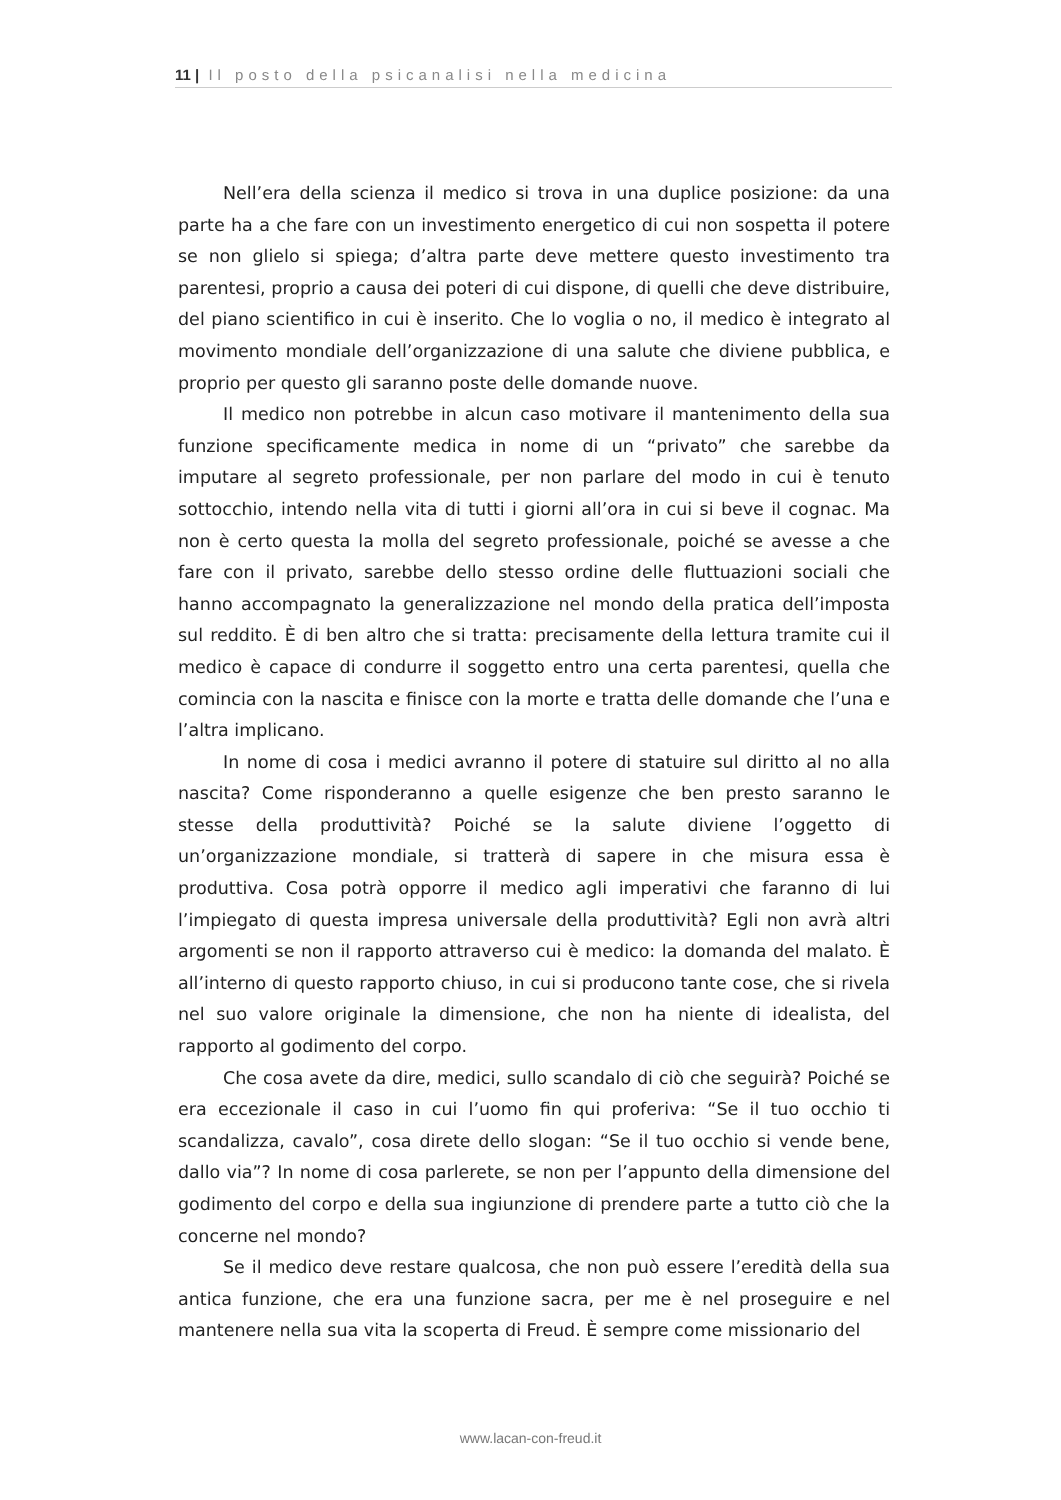11 | Il posto della psicanalisi nella medicina
Nell’era della scienza il medico si trova in una duplice posizione: da una parte ha a che fare con un investimento energetico di cui non sospetta il potere se non glielo si spiega; d’altra parte deve mettere questo investimento tra parentesi, proprio a causa dei poteri di cui dispone, di quelli che deve distribuire, del piano scientifico in cui è inserito. Che lo voglia o no, il medico è integrato al movimento mondiale dell’organizzazione di una salute che diviene pubblica, e proprio per questo gli saranno poste delle domande nuove.
Il medico non potrebbe in alcun caso motivare il mantenimento della sua funzione specificamente medica in nome di un “privato” che sarebbe da imputare al segreto professionale, per non parlare del modo in cui è tenuto sottocchio, intendo nella vita di tutti i giorni all’ora in cui si beve il cognac. Ma non è certo questa la molla del segreto professionale, poiché se avesse a che fare con il privato, sarebbe dello stesso ordine delle fluttuazioni sociali che hanno accompagnato la generalizzazione nel mondo della pratica dell’imposta sul reddito. È di ben altro che si tratta: precisamente della lettura tramite cui il medico è capace di condurre il soggetto entro una certa parentesi, quella che comincia con la nascita e finisce con la morte e tratta delle domande che l’una e l’altra implicano.
In nome di cosa i medici avranno il potere di statuire sul diritto al no alla nascita? Come risponderanno a quelle esigenze che ben presto saranno le stesse della produttività? Poiché se la salute diviene l’oggetto di un’organizzazione mondiale, si tratterà di sapere in che misura essa è produttiva. Cosa potrà opporre il medico agli imperativi che faranno di lui l’impiegato di questa impresa universale della produttività? Egli non avrà altri argomenti se non il rapporto attraverso cui è medico: la domanda del malato. È all’interno di questo rapporto chiuso, in cui si producono tante cose, che si rivela nel suo valore originale la dimensione, che non ha niente di idealista, del rapporto al godimento del corpo.
Che cosa avete da dire, medici, sullo scandalo di ciò che seguirà? Poiché se era eccezionale il caso in cui l’uomo fin qui proferiva: “Se il tuo occhio ti scandalizza, cavalo”, cosa direte dello slogan: “Se il tuo occhio si vende bene, dallo via”? In nome di cosa parlerete, se non per l’appunto della dimensione del godimento del corpo e della sua ingiunzione di prendere parte a tutto ciò che la concerne nel mondo?
Se il medico deve restare qualcosa, che non può essere l’eredità della sua antica funzione, che era una funzione sacra, per me è nel proseguire e nel mantenere nella sua vita la scoperta di Freud. È sempre come missionario del
www.lacan-con-freud.it